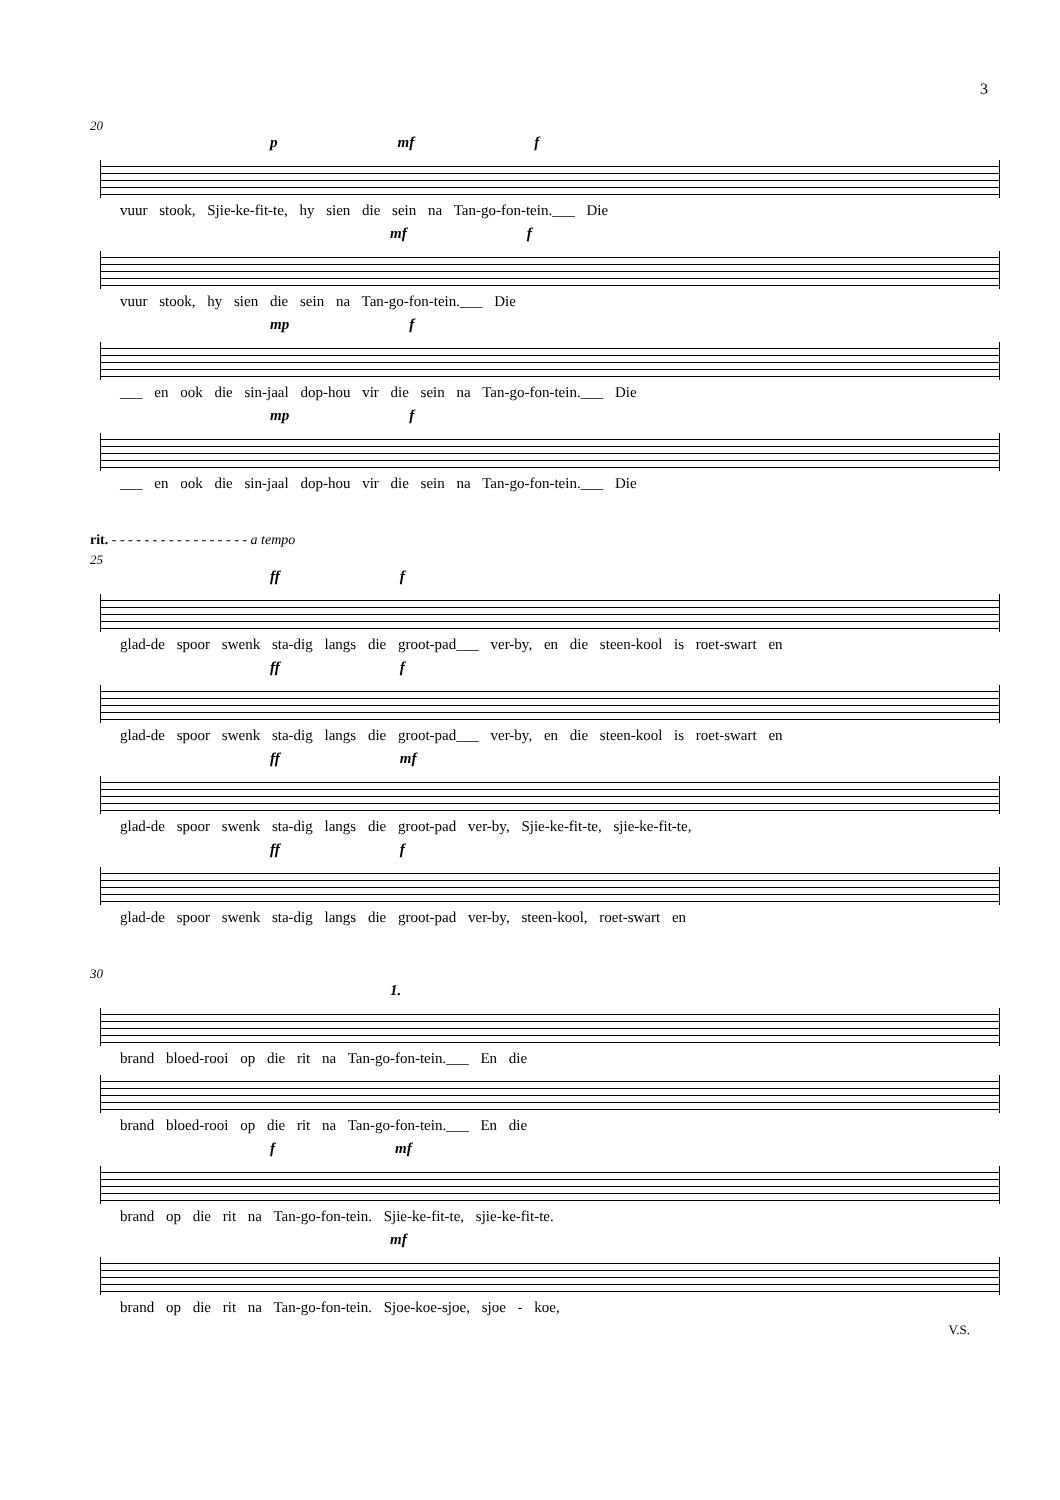3
20
p mf f
vuur stook, Sjie-ke-fit-te, hy sien die sein na Tan-go-fon-tein.___ Die
mf f
vuur stook, hy sien die sein na Tan-go-fon-tein.___ Die
mp f
___ en ook die sin-jaal dop-hou vir die sein na Tan-go-fon-tein.___ Die
mp f
___ en ook die sin-jaal dop-hou vir die sein na Tan-go-fon-tein.___ Die
rit. - - - - - - - - - - - - - - - - - a tempo
25
ff f
glad-de spoor swenk sta-dig langs die groot-pad___ ver-by, en die steen-kool is roet-swart en
ff f
glad-de spoor swenk sta-dig langs die groot-pad___ ver-by, en die steen-kool is roet-swart en
ff mf
glad-de spoor swenk sta-dig langs die groot-pad ver-by, Sjie-ke-fit-te, sjie-ke-fit-te,
ff f
glad-de spoor swenk sta-dig langs die groot-pad ver-by, steen-kool, roet-swart en
30
1.
brand bloed-rooi op die rit na Tan-go-fon-tein.___ En die
brand bloed-rooi op die rit na Tan-go-fon-tein.___ En die
f mf
brand op die rit na Tan-go-fon-tein. Sjie-ke-fit-te, sjie-ke-fit-te.
mf
brand op die rit na Tan-go-fon-tein. Sjoe-koe-sjoe, sjoe - koe,
V.S.